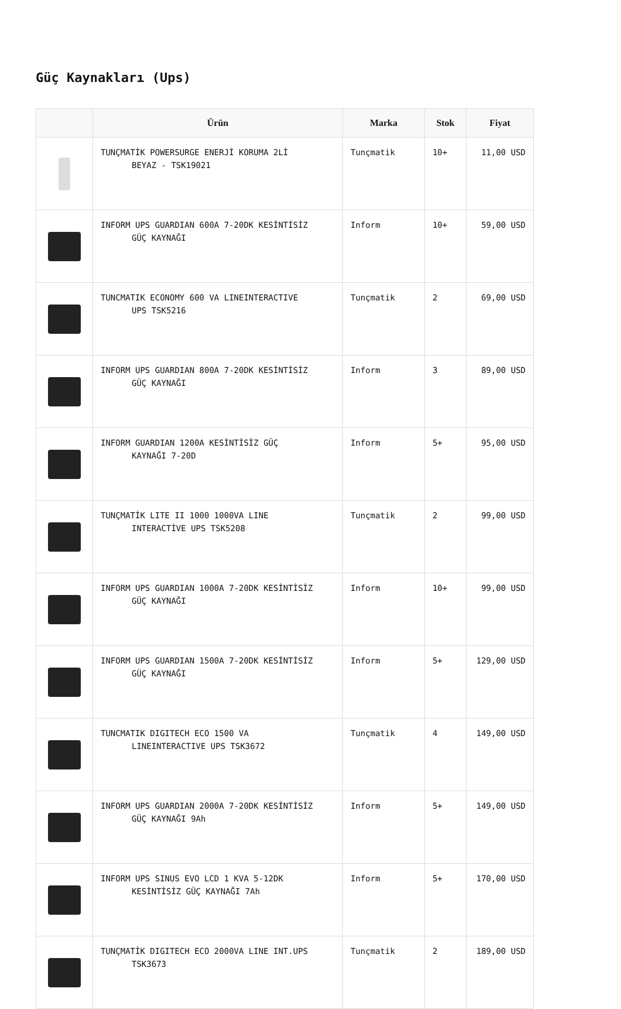Güç Kaynakları (Ups)
| | Ürün | Marka | Stok | Fiyat |
| --- | --- | --- | --- | --- |
| | TUNÇMATİK POWERSURGE ENERJİ KORUMA 2Lİ BEYAZ - TSK19021 | Tunçmatik | 10+ | 11,00 USD |
| | INFORM UPS GUARDIAN 600A 7-20DK KESİNTİSİZ GÜÇ KAYNAĞI | Inform | 10+ | 59,00 USD |
| | TUNCMATIK ECONOMY 600 VA LINEINTERACTIVE UPS TSK5216 | Tunçmatik | 2 | 69,00 USD |
| | INFORM UPS GUARDIAN 800A 7-20DK KESİNTİSİZ GÜÇ KAYNAĞI | Inform | 3 | 89,00 USD |
| | INFORM GUARDIAN 1200A KESİNTİSİZ GÜÇ KAYNAĞI 7-20D | Inform | 5+ | 95,00 USD |
| | TUNÇMATİK LITE II 1000 1000VA LINE INTERACTİVE UPS TSK5208 | Tunçmatik | 2 | 99,00 USD |
| | INFORM UPS GUARDIAN 1000A 7-20DK KESİNTİSİZ GÜÇ KAYNAĞI | Inform | 10+ | 99,00 USD |
| | INFORM UPS GUARDIAN 1500A 7-20DK KESİNTİSİZ GÜÇ KAYNAĞI | Inform | 5+ | 129,00 USD |
| | TUNCMATIK DIGITECH ECO 1500 VA LINEINTERACTIVE UPS TSK3672 | Tunçmatik | 4 | 149,00 USD |
| | INFORM UPS GUARDIAN 2000A 7-20DK KESİNTİSİZ GÜÇ KAYNAĞI 9Ah | Inform | 5+ | 149,00 USD |
| | INFORM UPS SINUS EVO LCD 1 KVA 5-12DK KESİNTİSİZ GÜÇ KAYNAĞI 7Ah | Inform | 5+ | 170,00 USD |
| | TUNÇMATİK DIGITECH ECO 2000VA LINE INT.UPS TSK3673 | Tunçmatik | 2 | 189,00 USD |